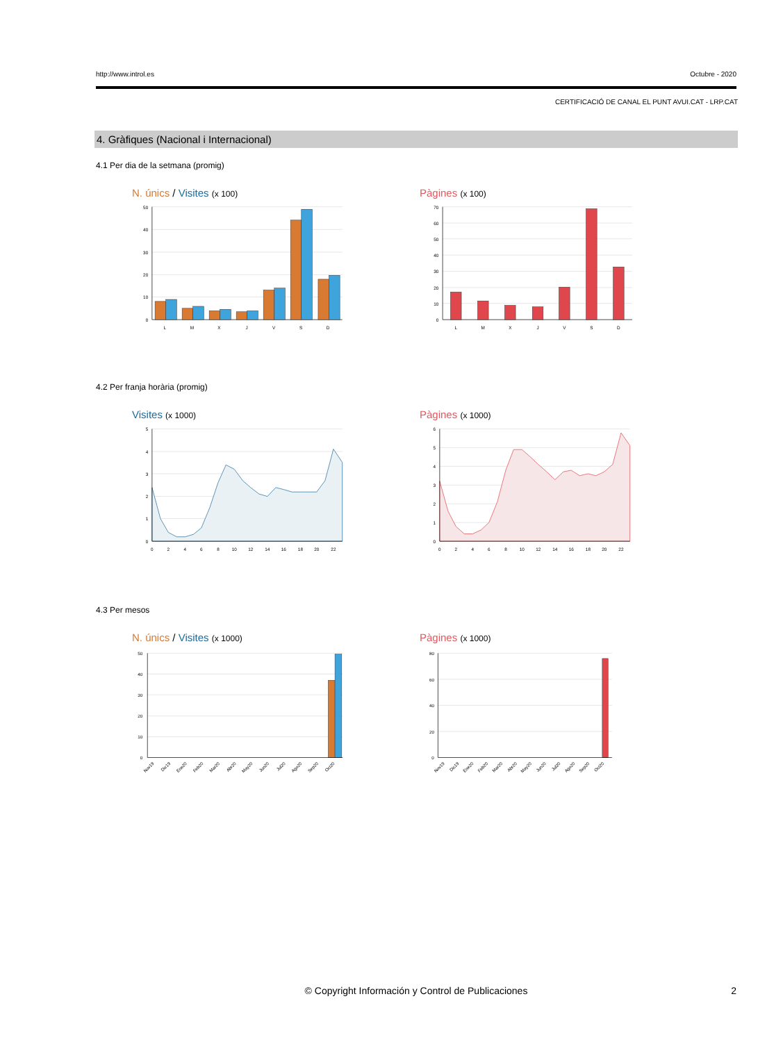http://www.introl.es Octubre - 2020
CERTIFICACIÓ DE CANAL EL PUNT AVUI.CAT - LRP.CAT
4. Gràfiques (Nacional i Internacional)
4.1 Per dia de la setmana (promig)
N. únics / Visites (x 100)
50
40
30
20
10
0
L
M
X
J
V
S
D
Pàgines (x 100)
70
60
50
40
30
20
10
0
L
M
X
J
V
S
D
4.2 Per franja horària (promig)
Visites (x 1000)
5
4
3
2
1
0
0
2
4
6
8
10
12
14
16
18
20
22
Pàgines (x 1000)
6
5
4
3
2
1
0
0
2
4
6
8
10
12
14
16
18
20
22
4.3 Per mesos
N. únics / Visites (x 1000)
50
40
30
20
10
0
Nov19
Dic19
Ene20
Feb20
Mar20
Abr20
May20
Jun20
Jul20
Ago20
Sep20
Oct20
Pàgines (x 1000)
80
60
40
20
0
Nov19
Dic19
Ene20
Feb20
Mar20
Abr20
May20
Jun20
Jul20
Ago20
Sep20
Oct20
© Copyright Información y Control de Publicaciones 2